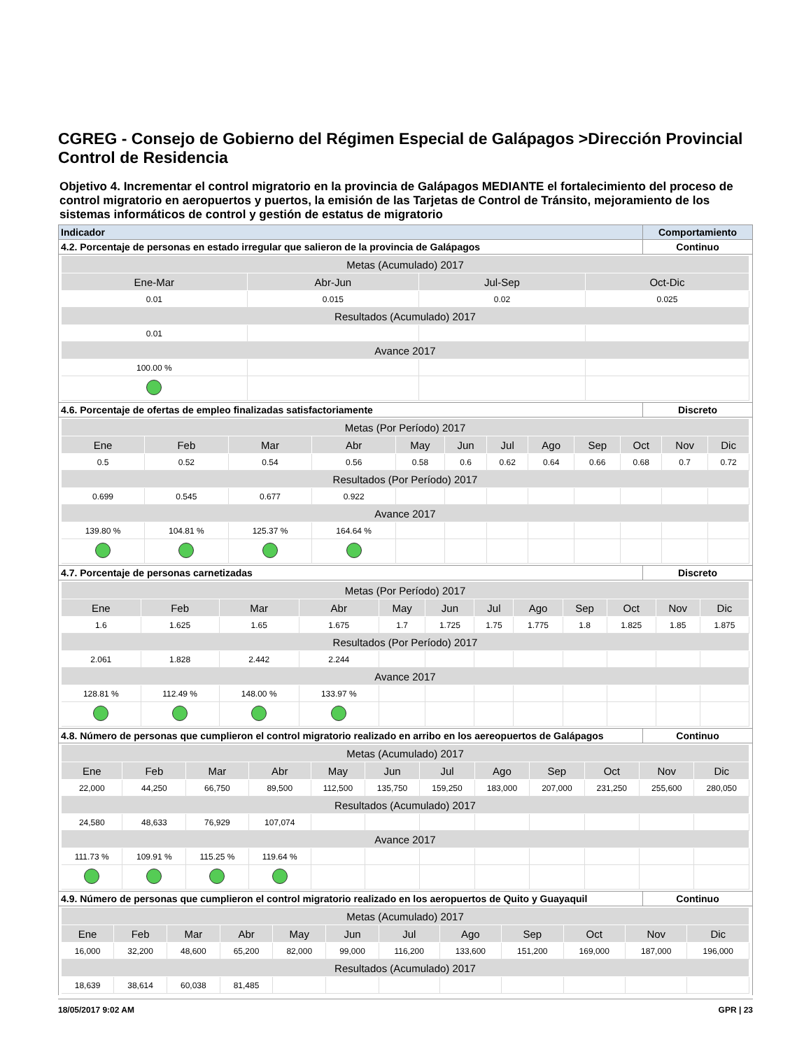CGREG - Consejo de Gobierno del Régimen Especial de Galápagos >Dirección Provincial Control de Residencia
Objetivo 4. Incrementar el control migratorio en la provincia de Galápagos MEDIANTE el fortalecimiento del proceso de control migratorio en aeropuertos y puertos, la emisión de las Tarjetas de Control de Tránsito, mejoramiento de los sistemas informáticos de control y gestión de estatus de migratorio
| Indicador | Comportamiento |
| 4.2. Porcentaje de personas en estado irregular que salieron de la provincia de Galápagos | Continuo |
| Metas (Acumulado) 2017 | | | |
| Ene-Mar | Abr-Jun | Jul-Sep | Oct-Dic |
| 0.01 | 0.015 | 0.02 | 0.025 |
| Resultados (Acumulado) 2017 | | | |
| 0.01 | | | |
| Avance 2017 | | | |
| 100.00 % | | | |
| 4.6. Porcentaje de ofertas de empleo finalizadas satisfactoriamente | Discreto |
| Metas (Por Período) 2017 | | | | | | | | | | | |
| Ene | Feb | Mar | Abr | May | Jun | Jul | Ago | Sep | Oct | Nov | Dic |
| 0.5 | 0.52 | 0.54 | 0.56 | 0.58 | 0.6 | 0.62 | 0.64 | 0.66 | 0.68 | 0.7 | 0.72 |
| Resultados (Por Período) 2017 | | | | | | | | | | | |
| 0.699 | 0.545 | 0.677 | 0.922 | | | | | | | | |
| Avance 2017 | | | | | | | | | | | |
| 139.80 % | 104.81 % | 125.37 % | 164.64 % | | | | | | | | |
| 4.7. Porcentaje de personas carnetizadas | Discreto |
| Metas (Por Período) 2017 | | | | | | | | | | | |
| Ene | Feb | Mar | Abr | May | Jun | Jul | Ago | Sep | Oct | Nov | Dic |
| 1.6 | 1.625 | 1.65 | 1.675 | 1.7 | 1.725 | 1.75 | 1.775 | 1.8 | 1.825 | 1.85 | 1.875 |
| Resultados (Por Período) 2017 | | | | | | | | | | | |
| 2.061 | 1.828 | 2.442 | 2.244 | | | | | | | | |
| Avance 2017 | | | | | | | | | | | |
| 128.81 % | 112.49 % | 148.00 % | 133.97 % | | | | | | | | |
| 4.8. Número de personas que cumplieron el control migratorio realizado en arribo en los aereopuertos de Galápagos | Continuo |
| Metas (Acumulado) 2017 | | | | | | | | | | | |
| Ene | Feb | Mar | Abr | May | Jun | Jul | Ago | Sep | Oct | Nov | Dic |
| 22,000 | 44,250 | 66,750 | 89,500 | 112,500 | 135,750 | 159,250 | 183,000 | 207,000 | 231,250 | 255,600 | 280,050 |
| Resultados (Acumulado) 2017 | | | | | | | | | | | |
| 24,580 | 48,633 | 76,929 | 107,074 | | | | | | | | |
| Avance 2017 | | | | | | | | | | | |
| 111.73 % | 109.91 % | 115.25 % | 119.64 % | | | | | | | | |
| 4.9. Número de personas que cumplieron el control migratorio realizado en los aeropuertos de Quito y Guayaquil | Continuo |
| Metas (Acumulado) 2017 | | | | | | | | | | | |
| Ene | Feb | Mar | Abr | May | Jun | Jul | Ago | Sep | Oct | Nov | Dic |
| 16,000 | 32,200 | 48,600 | 65,200 | 82,000 | 99,000 | 116,200 | 133,600 | 151,200 | 169,000 | 187,000 | 196,000 |
| Resultados (Acumulado) 2017 | | | | | | | | | | | |
| 18,639 | 38,614 | 60,038 | 81,485 | | | | | | | | |
18/05/2017 9:02 AM GPR | 23